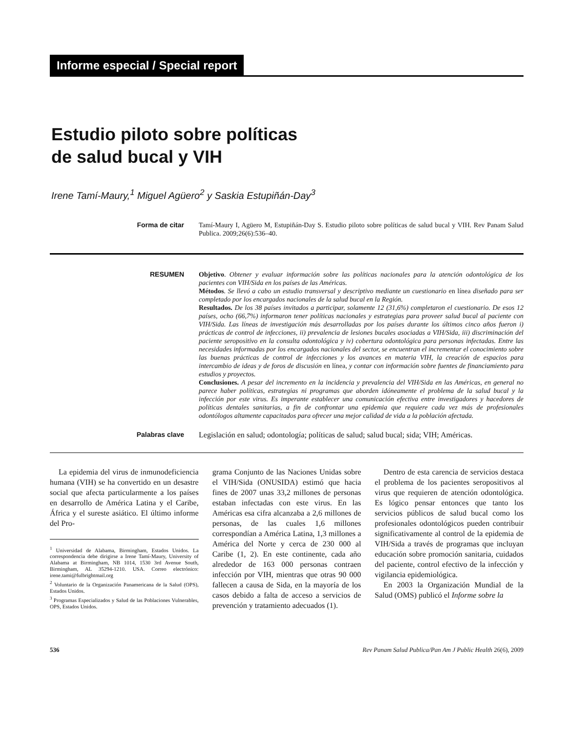Informe especial / Special report
Estudio piloto sobre políticas
de salud bucal y VIH
Irene Tamí-Maury,<sup>1</sup> Miguel Agüero<sup>2</sup> y Saskia Estupiñán-Day<sup>3</sup>
Forma de citar
Tamí-Maury I, Agüero M, Estupiñán-Day S. Estudio piloto sobre políticas de salud bucal y VIH. Rev Panam Salud Publica. 2009;26(6):536–40.
RESUMEN
Objetivo. Obtener y evaluar información sobre las políticas nacionales para la atención odontológica de los pacientes con VIH/Sida en los países de las Américas.
Métodos. Se llevó a cabo un estudio transversal y descriptivo mediante un cuestionario en línea diseñado para ser completado por los encargados nacionales de la salud bucal en la Región.
Resultados. De los 38 países invitados a participar, solamente 12 (31,6%) completaron el cuestionario. De esos 12 países, ocho (66,7%) informaron tener políticas nacionales y estrategias para proveer salud bucal al paciente con VIH/Sida. Las líneas de investigación más desarrolladas por los países durante los últimos cinco años fueron i) prácticas de control de infecciones, ii) prevalencia de lesiones bucales asociadas a VIH/Sida, iii) discriminación del paciente seropositivo en la consulta odontológica y iv) cobertura odontológica para personas infectadas. Entre las necesidades informadas por los encargados nacionales del sector, se encuentran el incrementar el conocimiento sobre las buenas prácticas de control de infecciones y los avances en materia VIH, la creación de espacios para intercambio de ideas y de foros de discusión en línea, y contar con información sobre fuentes de financiamiento para estudios y proyectos.
Conclusiones. A pesar del incremento en la incidencia y prevalencia del VIH/Sida en las Américas, en general no parece haber políticas, estrategias ni programas que aborden idóneamente el problema de la salud bucal y la infección por este virus. Es imperante establecer una comunicación efectiva entre investigadores y hacedores de políticas dentales sanitarias, a fin de confrontar una epidemia que requiere cada vez más de profesionales odontólogos altamente capacitados para ofrecer una mejor calidad de vida a la población afectada.
Palabras clave
Legislación en salud; odontología; políticas de salud; salud bucal; sida; VIH; Américas.
La epidemia del virus de inmunodeficiencia humana (VIH) se ha convertido en un desastre social que afecta particularmente a los países en desarrollo de América Latina y el Caribe, África y el sureste asiático. El último informe del Pro-
<sup>1</sup> Universidad de Alabama, Birmingham, Estados Unidos. La correspondencia debe dirigirse a Irene Tamí-Maury, University of Alabama at Birmingham, NB 1014, 1530 3rd Avenue South, Birmingham, AL 35294-1210. USA. Correo electrónico: irene.tami@fulbrightmail.org
<sup>2</sup> Voluntario de la Organización Panamericana de la Salud (OPS), Estados Unidos.
<sup>3</sup> Programas Especializados y Salud de las Poblaciones Vulnerables, OPS, Estados Unidos.
grama Conjunto de las Naciones Unidas sobre el VIH/Sida (ONUSIDA) estimó que hacia fines de 2007 unas 33,2 millones de personas estaban infectadas con este virus. En las Américas esa cifra alcanzaba a 2,6 millones de personas, de las cuales 1,6 millones correspondían a América Latina, 1,3 millones a América del Norte y cerca de 230 000 al Caribe (1, 2). En este continente, cada año alrededor de 163 000 personas contraen infección por VIH, mientras que otras 90 000 fallecen a causa de Sida, en la mayoría de los casos debido a falta de acceso a servicios de prevención y tratamiento adecuados (1).
Dentro de esta carencia de servicios destaca el problema de los pacientes seropositivos al virus que requieren de atención odontológica. Es lógico pensar entonces que tanto los servicios públicos de salud bucal como los profesionales odontológicos pueden contribuir significativamente al control de la epidemia de VIH/Sida a través de programas que incluyan educación sobre promoción sanitaria, cuidados del paciente, control efectivo de la infección y vigilancia epidemiológica.
En 2003 la Organización Mundial de la Salud (OMS) publicó el Informe sobre la
536 Rev Panam Salud Publica/Pan Am J Public Health 26(6), 2009